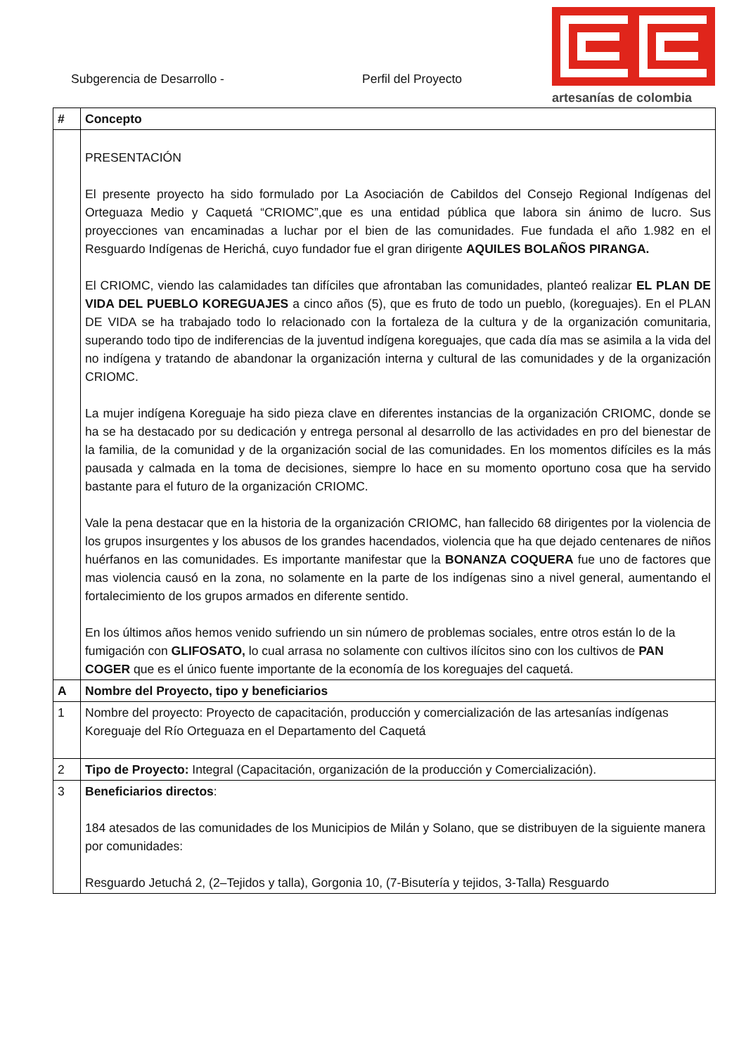Subgerencia de Desarrollo - Perfil del Proyecto
artesanías de colombia
| # | Concepto |
| --- | --- |
| | PRESENTACIÓN El presente proyecto ha sido formulado por La Asociación de Cabildos del Consejo Regional Indígenas del Orteguaza Medio y Caquetá “CRIOMC”,que es una entidad pública que labora sin ánimo de lucro. Sus proyecciones van encaminadas a luchar por el bien de las comunidades. Fue fundada el año 1.982 en el Resguardo Indígenas de Herichá, cuyo fundador fue el gran dirigente AQUILES BOLAÑOS PIRANGA. El CRIOMC, viendo las calamidades tan difíciles que afrontaban las comunidades, planteó realizar EL PLAN DE VIDA DEL PUEBLO KOREGUAJES a cinco años (5), que es fruto de todo un pueblo, (koreguajes). En el PLAN DE VIDA se ha trabajado todo lo relacionado con la fortaleza de la cultura y de la organización comunitaria, superando todo tipo de indiferencias de la juventud indígena koreguajes, que cada día mas se asimila a la vida del no indígena y tratando de abandonar la organización interna y cultural de las comunidades y de la organización CRIOMC. La mujer indígena Koreguaje ha sido pieza clave en diferentes instancias de la organización CRIOMC, donde se ha se ha destacado por su dedicación y entrega personal al desarrollo de las actividades en pro del bienestar de la familia, de la comunidad y de la organización social de las comunidades. En los momentos difíciles es la más pausada y calmada en la toma de decisiones, siempre lo hace en su momento oportuno cosa que ha servido bastante para el futuro de la organización CRIOMC. Vale la pena destacar que en la historia de la organización CRIOMC, han fallecido 68 dirigentes por la violencia de los grupos insurgentes y los abusos de los grandes hacendados, violencia que ha que dejado centenares de niños huérfanos en las comunidades. Es importante manifestar que la BONANZA COQUERA fue uno de factores que mas violencia causó en la zona, no solamente en la parte de los indígenas sino a nivel general, aumentando el fortalecimiento de los grupos armados en diferente sentido. En los últimos años hemos venido sufriendo un sin número de problemas sociales, entre otros están lo de la fumigación con GLIFOSATO, lo cual arrasa no solamente con cultivos ilícitos sino con los cultivos de PAN COGER que es el único fuente importante de la economía de los koreguajes del caquetá. |
| A | Nombre del Proyecto, tipo y beneficiarios |
| 1 | Nombre del proyecto: Proyecto de capacitación, producción y comercialización de las artesanías indígenas Koreguaje del Río Orteguaza en el Departamento del Caquetá |
| 2 | Tipo de Proyecto: Integral (Capacitación, organización de la producción y Comercialización). |
| 3 | Beneficiarios directos : 184 atesados de las comunidades de los Municipios de Milán y Solano, que se distribuyen de la siguiente manera por comunidades: Resguardo Jetuchá 2, (2–Tejidos y talla), Gorgonia 10, (7-Bisutería y tejidos, 3-Talla) Resguardo |